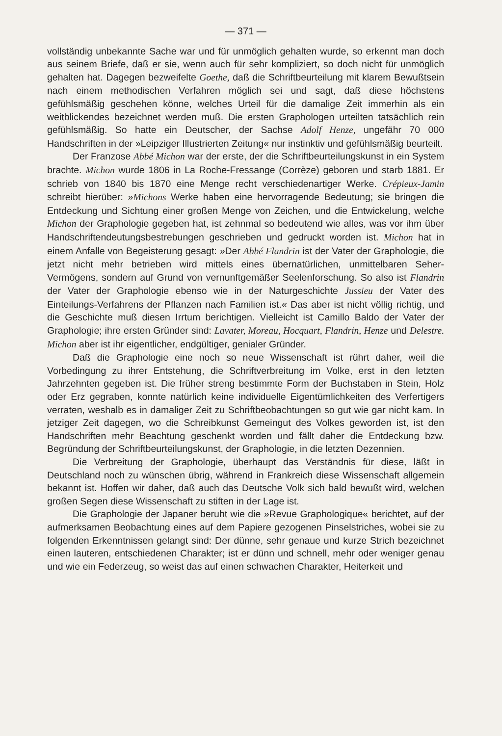— 371 —
vollständig unbekannte Sache war und für unmöglich gehalten wurde, so erkennt man doch aus seinem Briefe, daß er sie, wenn auch für sehr kompliziert, so doch nicht für unmöglich gehalten hat. Dagegen bezweifelte Goethe, daß die Schriftbeurteilung mit klarem Bewußtsein nach einem methodischen Verfahren möglich sei und sagt, daß diese höchstens gefühlsmäßig geschehen könne, welches Urteil für die damalige Zeit immerhin als ein weitblickendes bezeichnet werden muß. Die ersten Graphologen urteilten tatsächlich rein gefühlsmäßig. So hatte ein Deutscher, der Sachse Adolf Henze, ungefähr 70 000 Handschriften in der »Leipziger Illustrierten Zeitung« nur instinktiv und gefühlsmäßig beurteilt.
Der Franzose Abbé Michon war der erste, der die Schriftbeurteilungskunst in ein System brachte. Michon wurde 1806 in La Roche-Fressange (Corrèze) geboren und starb 1881. Er schrieb von 1840 bis 1870 eine Menge recht verschiedenartiger Werke. Crépieux-Jamin schreibt hierüber: »Michons Werke haben eine hervorragende Bedeutung; sie bringen die Entdeckung und Sichtung einer großen Menge von Zeichen, und die Entwickelung, welche Michon der Graphologie gegeben hat, ist zehnmal so bedeutend wie alles, was vor ihm über Handschriftendeutungsbestrebungen geschrieben und gedruckt worden ist. Michon hat in einem Anfalle von Begeisterung gesagt: »Der Abbé Flandrin ist der Vater der Graphologie, die jetzt nicht mehr betrieben wird mittels eines übernatürlichen, unmittelbaren Seher-Vermögens, sondern auf Grund von vernunftgemäßer Seelenforschung. So also ist Flandrin der Vater der Graphologie ebenso wie in der Naturgeschichte Jussieu der Vater des Einteilungs-Verfahrens der Pflanzen nach Familien ist.« Das aber ist nicht völlig richtig, und die Geschichte muß diesen Irrtum berichtigen. Vielleicht ist Camillo Baldo der Vater der Graphologie; ihre ersten Gründer sind: Lavater, Moreau, Hocquart, Flandrin, Henze und Delestre. Michon aber ist ihr eigentlicher, endgültiger, genialer Gründer.
Daß die Graphologie eine noch so neue Wissenschaft ist rührt daher, weil die Vorbedingung zu ihrer Entstehung, die Schriftverbreitung im Volke, erst in den letzten Jahrzehnten gegeben ist. Die früher streng bestimmte Form der Buchstaben in Stein, Holz oder Erz gegraben, konnte natürlich keine individuelle Eigentümlichkeiten des Verfertigers verraten, weshalb es in damaliger Zeit zu Schriftbeobachtungen so gut wie gar nicht kam. In jetziger Zeit dagegen, wo die Schreibkunst Gemeingut des Volkes geworden ist, ist den Handschriften mehr Beachtung geschenkt worden und fällt daher die Entdeckung bzw. Begründung der Schriftbeurteilungskunst, der Graphologie, in die letzten Dezennien.
Die Verbreitung der Graphologie, überhaupt das Verständnis für diese, läßt in Deutschland noch zu wünschen übrig, während in Frankreich diese Wissenschaft allgemein bekannt ist. Hoffen wir daher, daß auch das Deutsche Volk sich bald bewußt wird, welchen großen Segen diese Wissenschaft zu stiften in der Lage ist.
Die Graphologie der Japaner beruht wie die »Revue Graphologique« berichtet, auf der aufmerksamen Beobachtung eines auf dem Papiere gezogenen Pinselstriches, wobei sie zu folgenden Erkenntnissen gelangt sind: Der dünne, sehr genaue und kurze Strich bezeichnet einen lauteren, entschiedenen Charakter; ist er dünn und schnell, mehr oder weniger genau und wie ein Federzeug, so weist das auf einen schwachen Charakter, Heiterkeit und